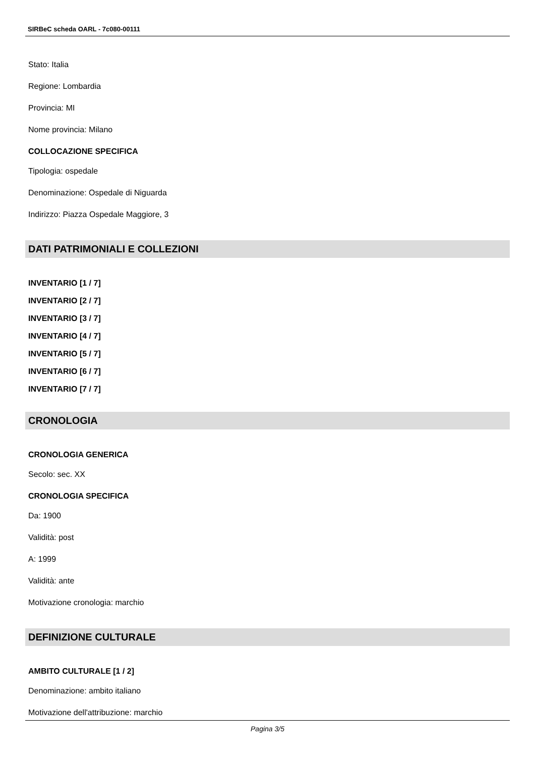SIRBeC scheda OARL - 7c080-00111
Stato: Italia
Regione: Lombardia
Provincia: MI
Nome provincia: Milano
COLLOCAZIONE SPECIFICA
Tipologia: ospedale
Denominazione: Ospedale di Niguarda
Indirizzo: Piazza Ospedale Maggiore, 3
DATI PATRIMONIALI E COLLEZIONI
INVENTARIO [1 / 7]
INVENTARIO [2 / 7]
INVENTARIO [3 / 7]
INVENTARIO [4 / 7]
INVENTARIO [5 / 7]
INVENTARIO [6 / 7]
INVENTARIO [7 / 7]
CRONOLOGIA
CRONOLOGIA GENERICA
Secolo: sec. XX
CRONOLOGIA SPECIFICA
Da: 1900
Validità: post
A: 1999
Validità: ante
Motivazione cronologia: marchio
DEFINIZIONE CULTURALE
AMBITO CULTURALE [1 / 2]
Denominazione: ambito italiano
Motivazione dell'attribuzione: marchio
Pagina 3/5